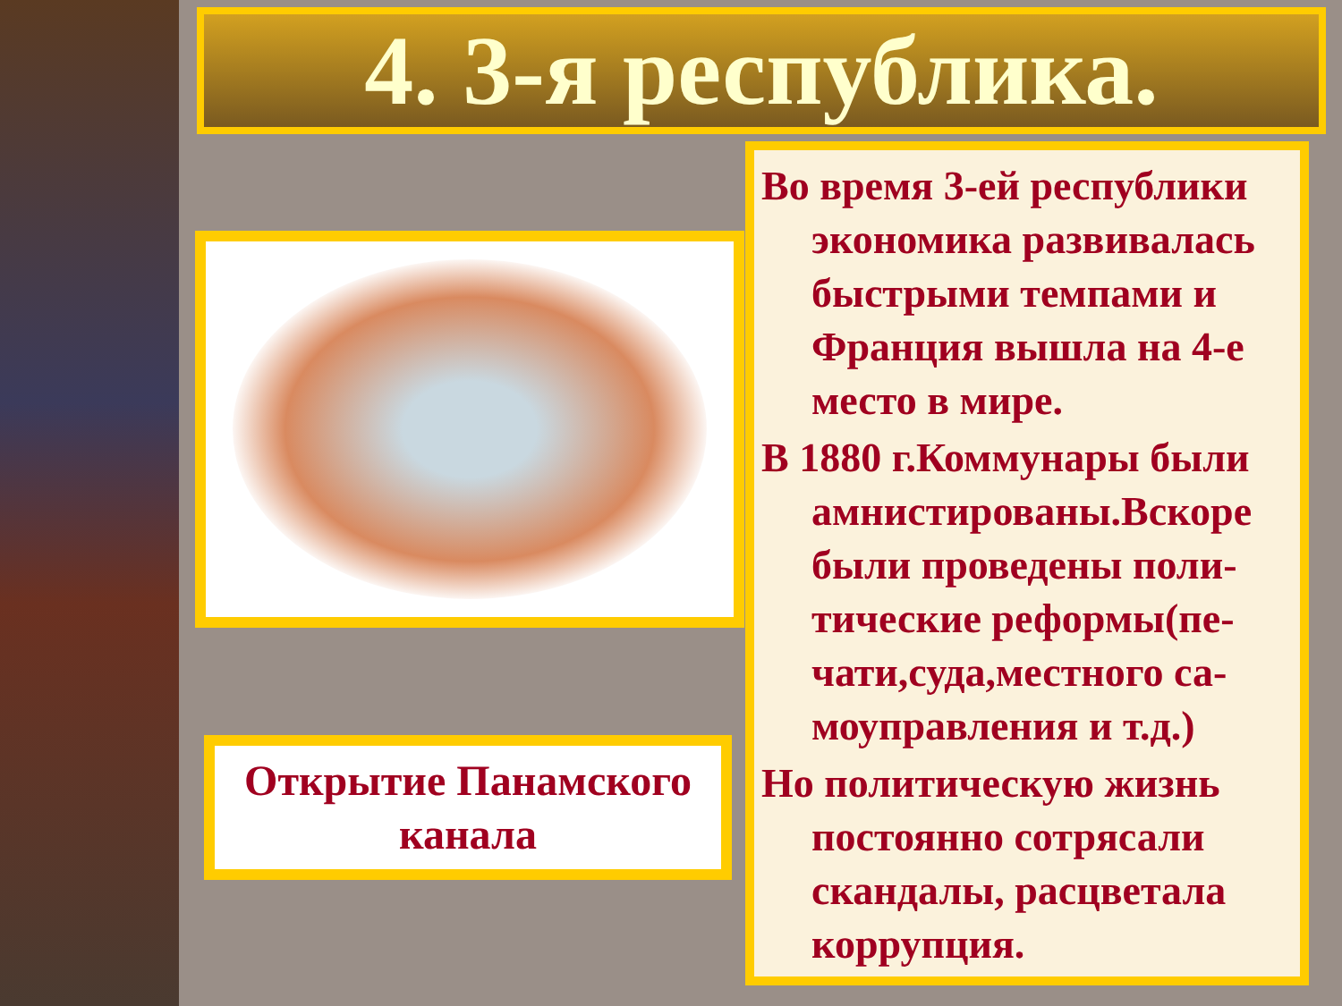4. 3-я республика.
Открытие Панамского
канала
Во время 3-ей республики экономика развивалась быстрыми темпами и Франция вышла на 4-е место в мире.
В 1880 г.Коммунары были амнистированы.Вскоре были проведены поли-тические реформы(пе-чати,суда,местного са-моуправления и т.д.)
Но политическую жизнь постоянно сотрясали скандалы, расцветала коррупция.